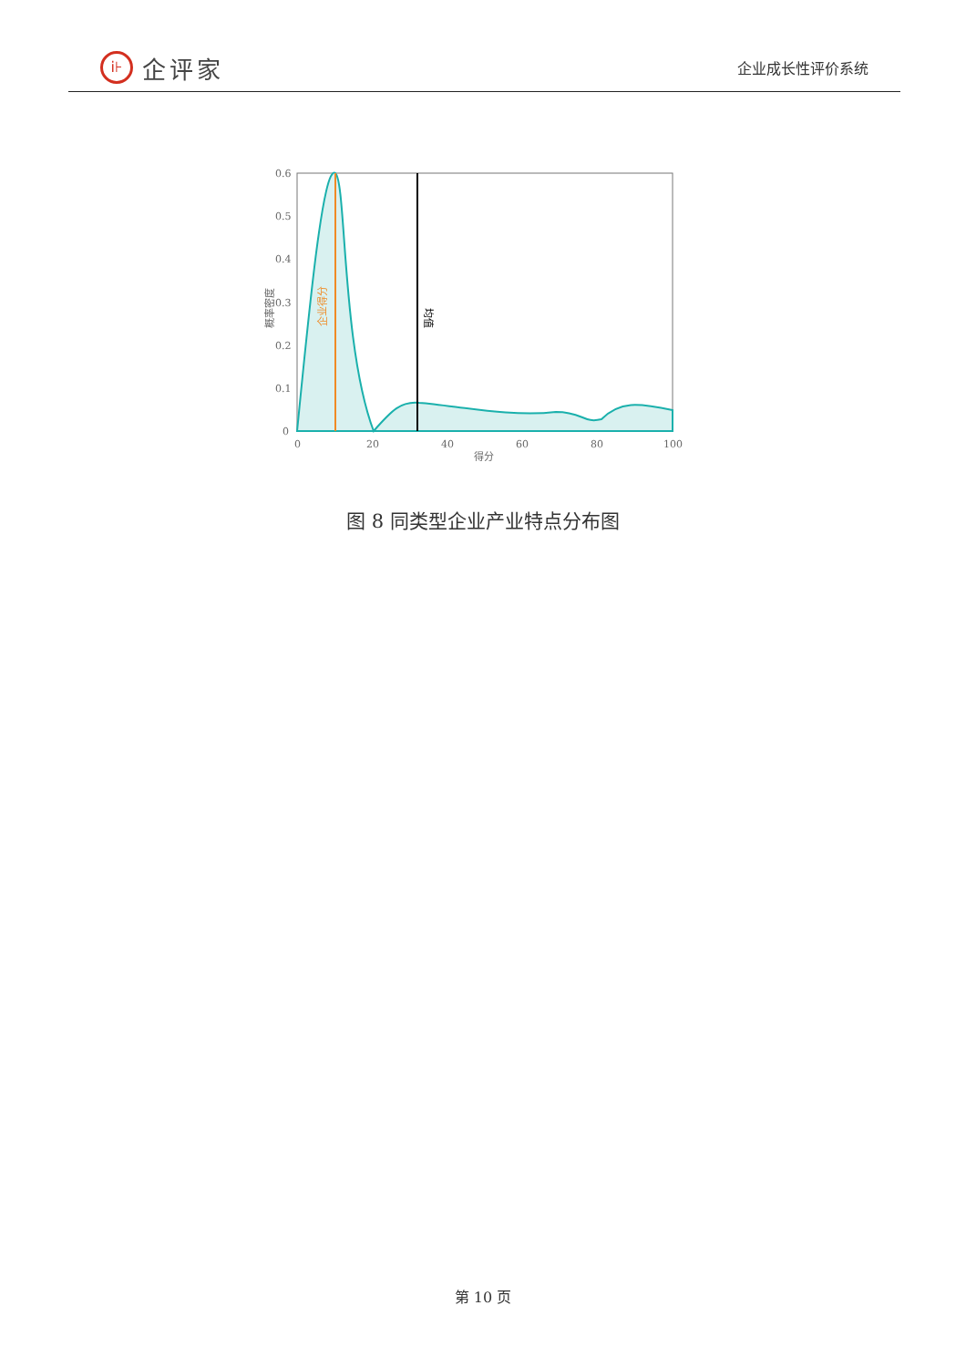i⊦
企评家
企业成长性评价系统
0.6
0.5
0.4
0.3
0.2
0.1
0
0
20
40
60
80
100
得分
概率密度
企业得分
均值
图 8 同类型企业产业特点分布图
第 10 页